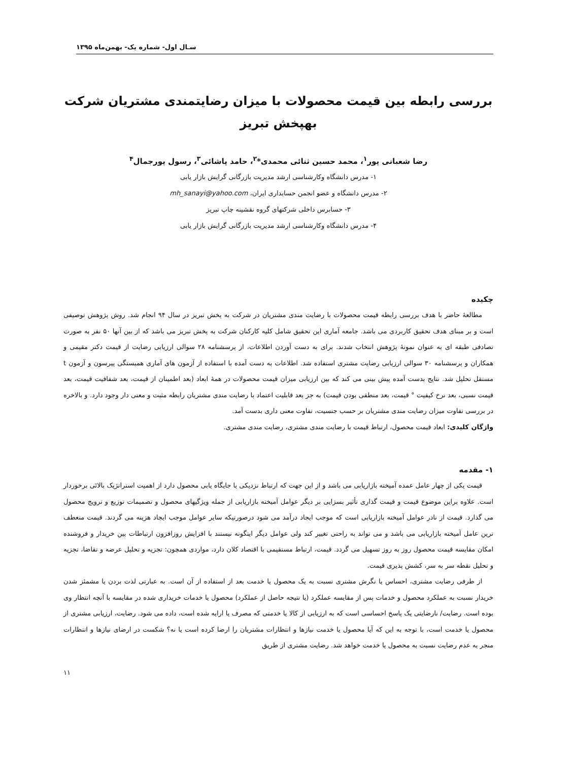سـال اول- شماره یک- بهمن‌ماه ۱۳۹۵
بررسی رابطه بین قیمت محصولات با میزان رضایتمندی مشتریان شرکت بهپخش تبریز
رضا شعبانی پور<sup>۱</sup>، محمد حسین ثنائی محمدی*<sup>۲</sup>، حامد پاشائی<sup>۳</sup>، رسول پورجمال<sup>۴</sup>
۱- مدرس دانشگاه وکارشناسی ارشد مدیریت بازرگانی گرایش بازار یابی
۲- مدرس دانشگاه و عضو انجمن حسابداری ایران، mh_sanayi@yahoo.com
۳- حسابرس داخلی شرکتهای گروه نقشینه چاپ تبریز
۴- مدرس دانشگاه وکارشناسی ارشد مدیریت بازرگانی گرایش بازار یابی
چکیده
مطالعۀ حاضر با هدف بررسی رابطه قیمت محصولات با رضایت مندی مشتریان در شرکت به پخش تبریز در سال ۹۴ انجام شد. روش پژوهش توصیفی است و بر مبنای هدف تحقیق کاربردی می باشد. جامعه آماری این تحقیق شامل کلیه کارکنان شرکت به پخش تبریز می باشد که از بین آنها ۵۰ نفر به صورت تصادفی طبقه ای به عنوان نمونۀ پژوهش انتخاب شدند. برای به دست آوردن اطلاعات، از پرسشنامه ۲۸ سوالی ارزیابی رضایت از قیمت دکتر مقیمی و همکاران و پرسشنامه ۳۰ سوالی ارزیابی رضایت مشتری استفاده شد. اطلاعات به دست آمده با استفاده از آزمون های آماری همبستگی پیرسون و آزمون t مستقل تحلیل شد. نتایج بدست آمده پیش بینی می کند که بین ارزیابی میزان قیمت محصولات در همۀ ابعاد (بعد اطمینان از قیمت، بعد شفافیت قیمت، بعد قیمت نسبی، بعد نرخ کیفیت ° قیمت، بعد منطقی بودن قیمت) به جز بعد قابلیت اعتماد با رضایت مندی مشتریان رابطه مثبت و معنی دار وجود دارد. و بالاخره در بررسی تفاوت میزان رضایت مندی مشتریان بر حسب جنسیت، تفاوت معنی داری بدست آمد.
واژگان کلیدی: ابعاد قیمت محصول، ارتباط قیمت با رضایت مندی مشتری، رضایت مندی مشتری.
۱- مقدمه
قیمت یکی از چهار عامل عمده آمیخته بازاریابی می باشد و از این جهت که ارتباط نزدیکی با جایگاه یابی محصول دارد از اهمیت استراتژیک بالائی برخوردار است. علاوه براین موضوع قیمت و قیمت گذاری تأثیر بسزایی بر دیگر عوامل آمیخته بازاریابی از جمله ویژگیهای محصول و تصمیمات توزیع و ترویج محصول می گذارد. قیمت از نادر عوامل آمیخته بازاریابی است که موجب ایجاد درآمد می شود درصورتیکه سایر عوامل موجب ایجاد هزینه می گردند. قیمت منعطف ترین عامل آمیخته بازاریابی می باشد و می تواند به راحتی تغییر کند ولی عوامل دیگر اینگونه نیستند با افزایش روزافزون ارتباطات بین خریدار و فروشنده امکان مقایسه قیمت محصول روز به روز تسهیل می گردد. قیمت، ارتباط مستقیمی با اقتصاد کلان دارد، مواردی همچون: تجزیه و تحلیل عرضه و تقاضا، تجزیه و تحلیل نقطه سر به سر، کشش پذیری قیمت.
از طرفی رضایت مشتری، احساس یا نگرش مشتری نسبت به یک محصول یا خدمت بعد از استفاده از آن است. به عبارتی لذت بردن یا مشمئز شدن خریدار نسبت به عملکرد محصول و خدمات پس از مقایسه عملکرد (یا نتیجه حاصل از عملکرد) محصول یا خدمات خریداری شده در مقایسه با آنچه انتظار وی بوده است. رضایت/ نارضایتی یک پاسخ احساسی است که به ارزیابی از کالا یا خدمتی که مصرف یا ارایه شده است، داده می شود. رضایت، ارزیابی مشتری از محصول یا خدمت است، با توجه به این که آیا محصول یا خدمت نیازها و انتظارات مشتریان را ارضا کرده است یا نه؟ شکست در ارضای نیازها و انتظارات منجر به عدم رضایت نسبت به محصول یا خدمت خواهد شد. رضایت مشتری از طریق
۱۱